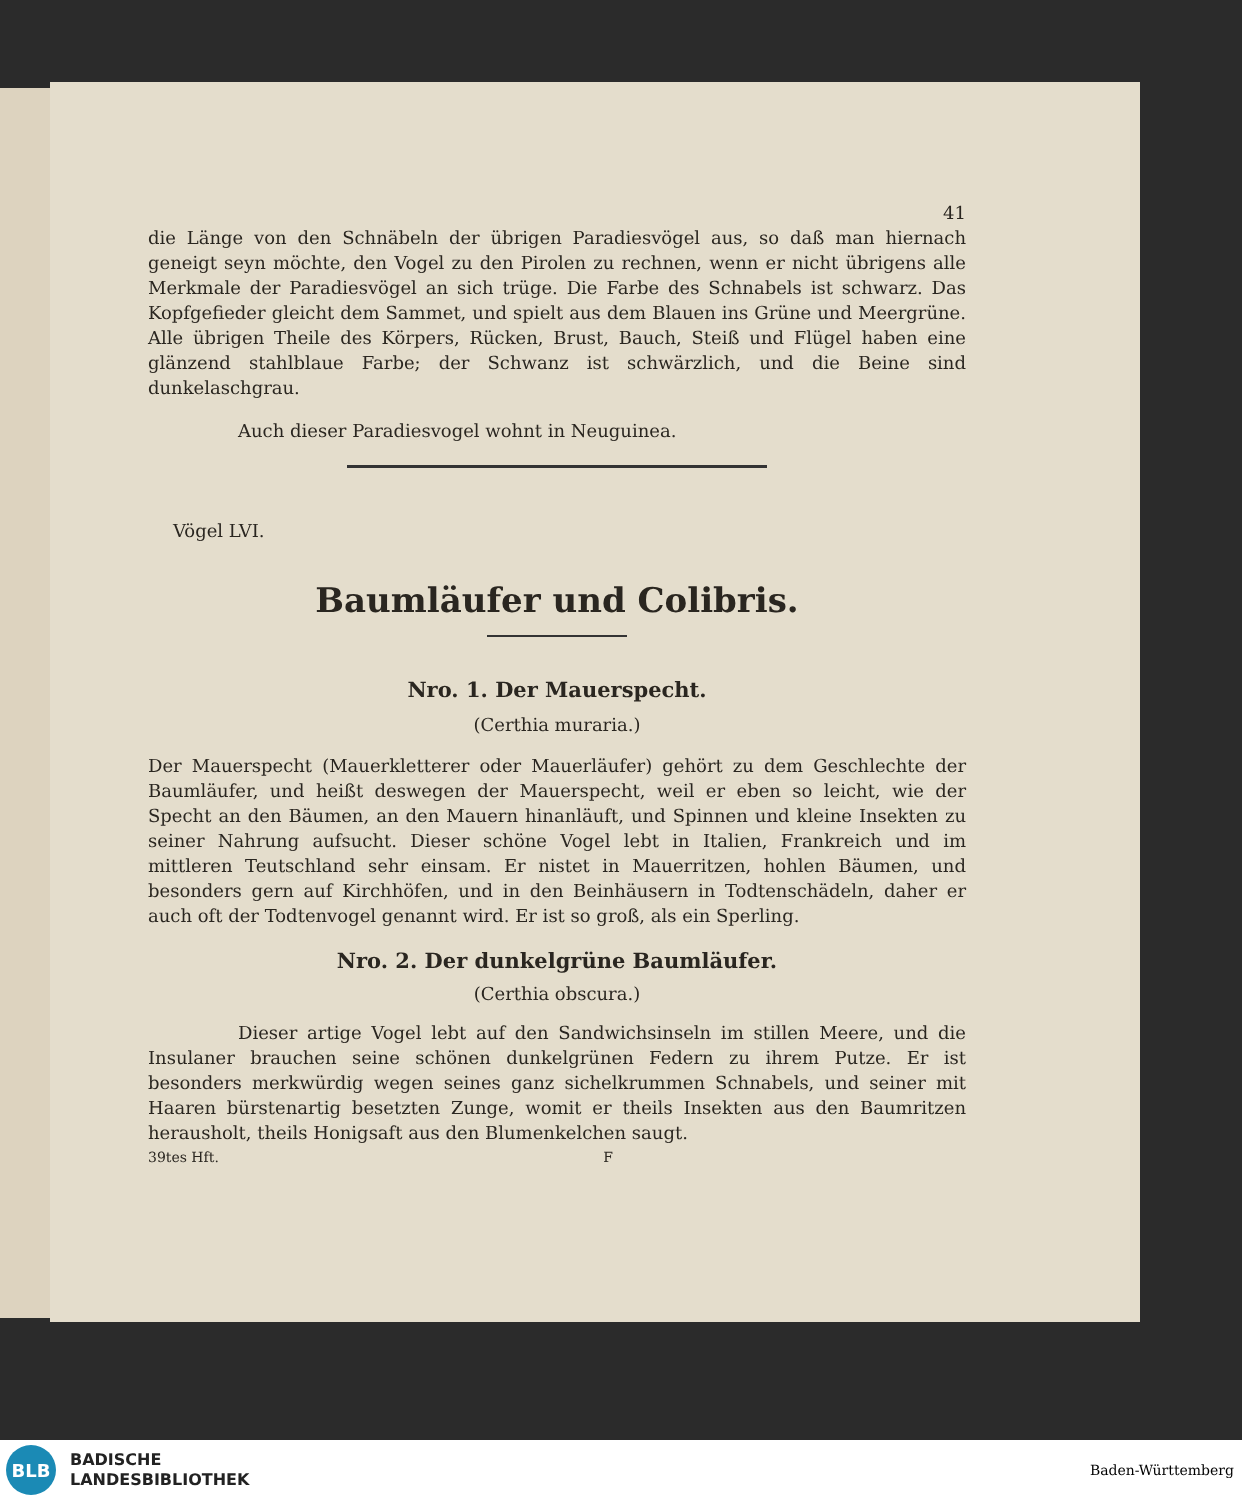41
die Länge von den Schnäbeln der übrigen Paradiesvögel aus, so daß man hiernach geneigt seyn möchte, den Vogel zu den Pirolen zu rechnen, wenn er nicht übrigens alle Merkmale der Paradiesvögel an sich trüge. Die Farbe des Schnabels ist schwarz. Das Kopfgefieder gleicht dem Sammet, und spielt aus dem Blauen ins Grüne und Meergrüne. Alle übrigen Theile des Körpers, Rücken, Brust, Bauch, Steiß und Flügel haben eine glänzend stahlblaue Farbe; der Schwanz ist schwärzlich, und die Beine sind dunkelaschgrau.
Auch dieser Paradiesvogel wohnt in Neuguinea.
Vögel LVI.
Baumläufer und Colibris.
Nro. 1. Der Mauerspecht.
(Certhia muraria.)
Der Mauerspecht (Mauerkletterer oder Mauerläufer) gehört zu dem Geschlechte der Baumläufer, und heißt deswegen der Mauerspecht, weil er eben so leicht, wie der Specht an den Bäumen, an den Mauern hinanläuft, und Spinnen und kleine Insekten zu seiner Nahrung aufsucht. Dieser schöne Vogel lebt in Italien, Frankreich und im mittleren Teutschland sehr einsam. Er nistet in Mauerritzen, hohlen Bäumen, und besonders gern auf Kirchhöfen, und in den Beinhäusern in Todtenschädeln, daher er auch oft der Todtenvogel genannt wird. Er ist so groß, als ein Sperling.
Nro. 2. Der dunkelgrüne Baumläufer.
(Certhia obscura.)
Dieser artige Vogel lebt auf den Sandwichsinseln im stillen Meere, und die Insulaner brauchen seine schönen dunkelgrünen Federn zu ihrem Putze. Er ist besonders merkwürdig wegen seines ganz sichelkrummen Schnabels, und seiner mit Haaren bürstenartig besetzten Zunge, womit er theils Insekten aus den Baumritzen herausholt, theils Honigsaft aus den Blumenkelchen saugt.
39tes Hft. F
BLB
BADISCHE
LANDESBIBLIOTHEK
Baden-Württemberg